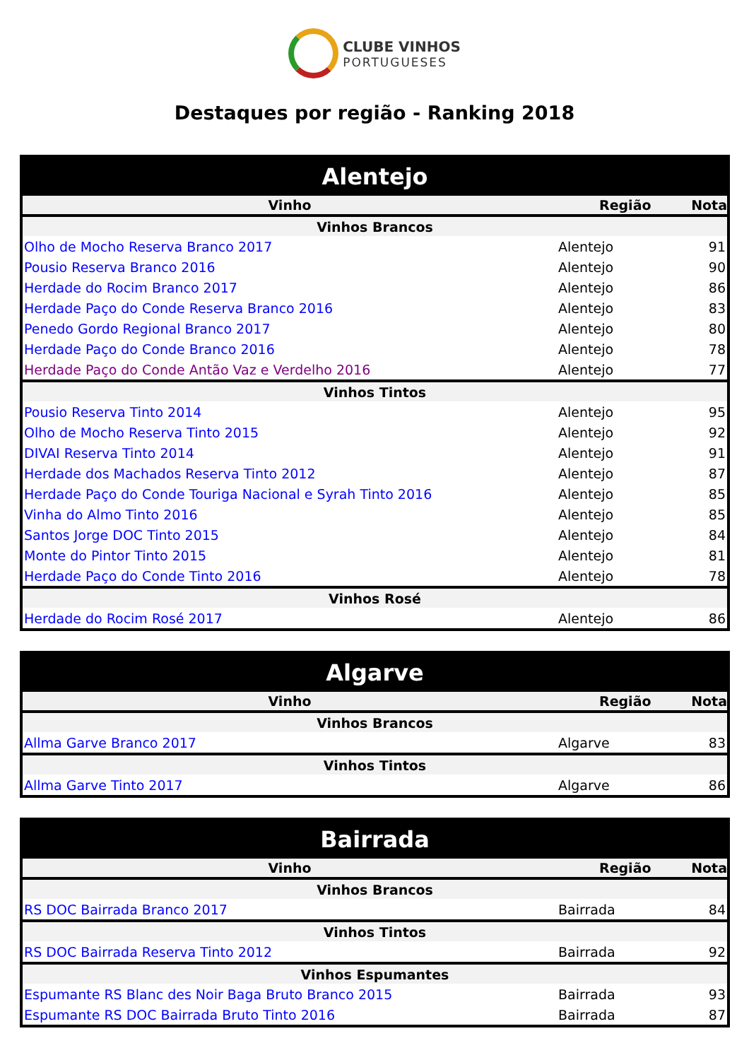CLUBE VINHOS
PORTUGUESES
Destaques por região - Ranking 2018
| Alentejo | | |
| Vinho | Região | Nota |
| Vinhos Brancos | | |
| Olho de Mocho Reserva Branco 2017 | Alentejo | 91 |
| Pousio Reserva Branco 2016 | Alentejo | 90 |
| Herdade do Rocim Branco 2017 | Alentejo | 86 |
| Herdade Paço do Conde Reserva Branco 2016 | Alentejo | 83 |
| Penedo Gordo Regional Branco 2017 | Alentejo | 80 |
| Herdade Paço do Conde Branco 2016 | Alentejo | 78 |
| Herdade Paço do Conde Antão Vaz e Verdelho 2016 | Alentejo | 77 |
| Vinhos Tintos | | |
| Pousio Reserva Tinto 2014 | Alentejo | 95 |
| Olho de Mocho Reserva Tinto 2015 | Alentejo | 92 |
| DIVAI Reserva Tinto 2014 | Alentejo | 91 |
| Herdade dos Machados Reserva Tinto 2012 | Alentejo | 87 |
| Herdade Paço do Conde Touriga Nacional e Syrah Tinto 2016 | Alentejo | 85 |
| Vinha do Almo Tinto 2016 | Alentejo | 85 |
| Santos Jorge DOC Tinto 2015 | Alentejo | 84 |
| Monte do Pintor Tinto 2015 | Alentejo | 81 |
| Herdade Paço do Conde Tinto 2016 | Alentejo | 78 |
| Vinhos Rosé | | |
| Herdade do Rocim Rosé 2017 | Alentejo | 86 |
| Algarve | | |
| Vinho | Região | Nota |
| Vinhos Brancos | | |
| Allma Garve Branco 2017 | Algarve | 83 |
| Vinhos Tintos | | |
| Allma Garve Tinto 2017 | Algarve | 86 |
| Bairrada | | |
| Vinho | Região | Nota |
| Vinhos Brancos | | |
| RS DOC Bairrada Branco 2017 | Bairrada | 84 |
| Vinhos Tintos | | |
| RS DOC Bairrada Reserva Tinto 2012 | Bairrada | 92 |
| Vinhos Espumantes | | |
| Espumante RS Blanc des Noir Baga Bruto Branco 2015 | Bairrada | 93 |
| Espumante RS DOC Bairrada Bruto Tinto 2016 | Bairrada | 87 |